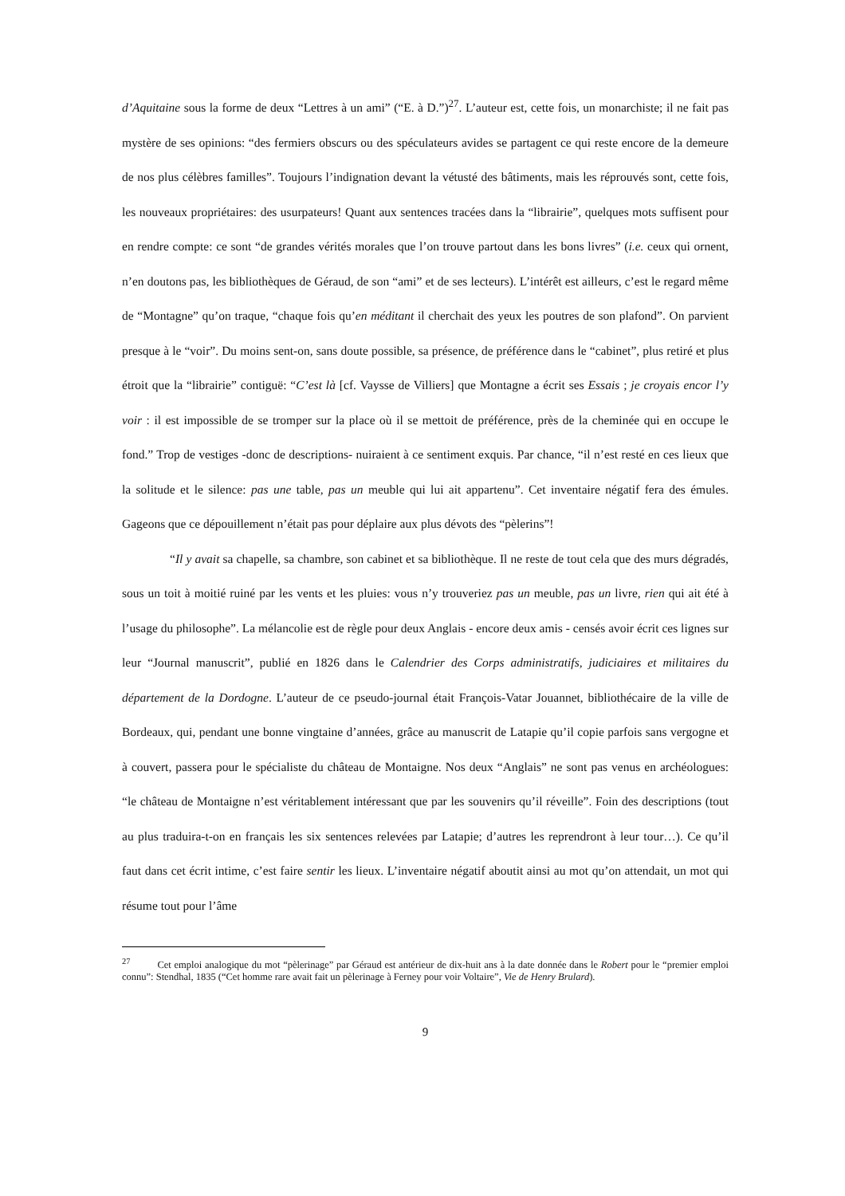d’Aquitaine sous la forme de deux “Lettres à un ami” (“E. à D.”)<sup>27</sup>. L’auteur est, cette fois, un monarchiste; il ne fait pas mystère de ses opinions: “des fermiers obscurs ou des spéculateurs avides se partagent ce qui reste encore de la demeure de nos plus célèbres familles”. Toujours l’indignation devant la vétusté des bâtiments, mais les réprouvés sont, cette fois, les nouveaux propriétaires: des usurpateurs! Quant aux sentences tracées dans la “librairie”, quelques mots suffisent pour en rendre compte: ce sont “de grandes vérités morales que l’on trouve partout dans les bons livres” (i.e. ceux qui ornent, n’en doutons pas, les bibliothèques de Géraud, de son “ami” et de ses lecteurs). L’intérêt est ailleurs, c’est le regard même de “Montagne” qu’on traque, “chaque fois qu’en méditant il cherchait des yeux les poutres de son plafond”. On parvient presque à le “voir”. Du moins sent-on, sans doute possible, sa présence, de préférence dans le “cabinet”, plus retiré et plus étroit que la “librairie” contiguë: “C’est là [cf. Vaysse de Villiers] que Montagne a écrit ses Essais ; je croyais encor l’y voir : il est impossible de se tromper sur la place où il se mettoit de préférence, près de la cheminée qui en occupe le fond.” Trop de vestiges -donc de descriptions- nuiraient à ce sentiment exquis. Par chance, “il n’est resté en ces lieux que la solitude et le silence: pas une table, pas un meuble qui lui ait appartenu”. Cet inventaire négatif fera des émules. Gageons que ce dépouillement n’était pas pour déplaire aux plus dévots des “pèlerins”!
“Il y avait sa chapelle, sa chambre, son cabinet et sa bibliothèque. Il ne reste de tout cela que des murs dégradés, sous un toit à moitié ruiné par les vents et les pluies: vous n’y trouveriez pas un meuble, pas un livre, rien qui ait été à l’usage du philosophe”. La mélancolie est de règle pour deux Anglais - encore deux amis - censés avoir écrit ces lignes sur leur “Journal manuscrit”, publié en 1826 dans le Calendrier des Corps administratifs, judiciaires et militaires du département de la Dordogne. L’auteur de ce pseudo-journal était François-Vatar Jouannet, bibliothécaire de la ville de Bordeaux, qui, pendant une bonne vingtaine d’années, grâce au manuscrit de Latapie qu’il copie parfois sans vergogne et à couvert, passera pour le spécialiste du château de Montaigne. Nos deux “Anglais” ne sont pas venus en archéologues: “le château de Montaigne n’est véritablement intéressant que par les souvenirs qu’il réveille”. Foin des descriptions (tout au plus traduira-t-on en français les six sentences relevées par Latapie; d’autres les reprendront à leur tour…). Ce qu’il faut dans cet écrit intime, c’est faire sentir les lieux. L’inventaire négatif aboutit ainsi au mot qu’on attendait, un mot qui résume tout pour l’âme
<sup>27</sup> Cet emploi analogique du mot “pèlerinage” par Géraud est antérieur de dix-huit ans à la date donnée dans le Robert pour le “premier emploi connu”: Stendhal, 1835 (“Cet homme rare avait fait un pèlerinage à Ferney pour voir Voltaire”, Vie de Henry Brulard).
9